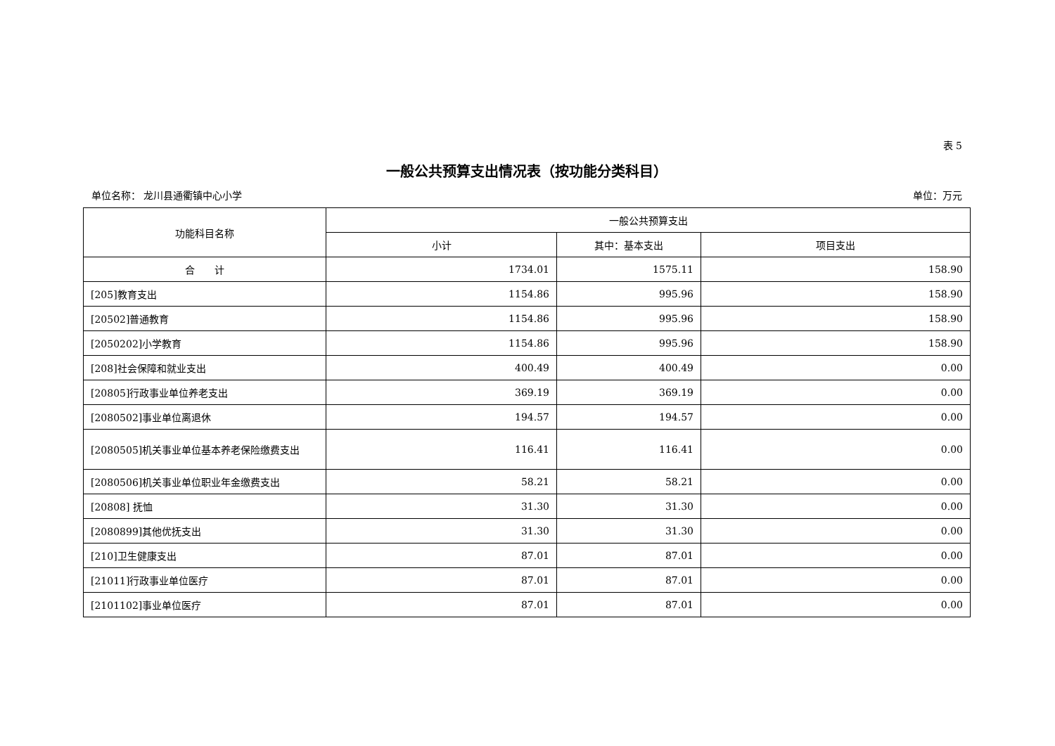表 5
一般公共预算支出情况表（按功能分类科目）
单位名称： 龙川县通衢镇中心小学 单位：万元
| 功能科目名称 | 一般公共预算支出 | | |
| --- | --- | --- | --- |
| | 小计 | 其中：基本支出 | 项目支出 |
| 合 计 | 1734.01 | 1575.11 | 158.90 |
| [205]教育支出 | 1154.86 | 995.96 | 158.90 |
| [20502]普通教育 | 1154.86 | 995.96 | 158.90 |
| [2050202]小学教育 | 1154.86 | 995.96 | 158.90 |
| [208]社会保障和就业支出 | 400.49 | 400.49 | 0.00 |
| [20805]行政事业单位养老支出 | 369.19 | 369.19 | 0.00 |
| [2080502]事业单位离退休 | 194.57 | 194.57 | 0.00 |
| [2080505]机关事业单位基本养老保险缴费支出 | 116.41 | 116.41 | 0.00 |
| [2080506]机关事业单位职业年金缴费支出 | 58.21 | 58.21 | 0.00 |
| [20808] 抚恤 | 31.30 | 31.30 | 0.00 |
| [2080899]其他优抚支出 | 31.30 | 31.30 | 0.00 |
| [210]卫生健康支出 | 87.01 | 87.01 | 0.00 |
| [21011]行政事业单位医疗 | 87.01 | 87.01 | 0.00 |
| [2101102]事业单位医疗 | 87.01 | 87.01 | 0.00 |